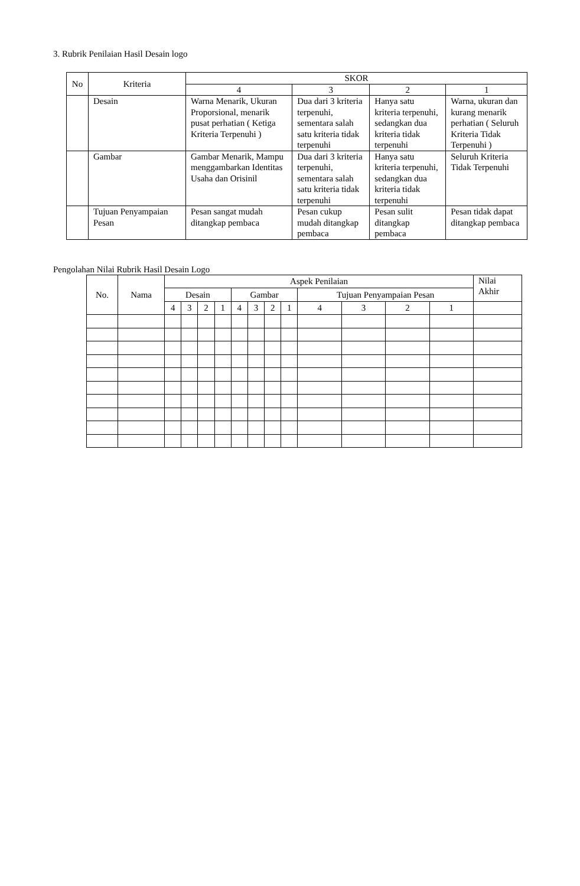3. Rubrik Penilaian Hasil Desain logo
| No | Kriteria | SKOR | | | |
| --- | --- | --- | --- | --- | --- |
| | | 4 | 3 | 2 | 1 |
| | Desain | Warna Menarik, Ukuran Proporsional, menarik pusat perhatian ( Ketiga Kriteria Terpenuhi ) | Dua dari 3 kriteria terpenuhi, sementara salah satu kriteria tidak terpenuhi | Hanya satu kriteria terpenuhi, sedangkan dua kriteria tidak terpenuhi | Warna, ukuran dan kurang menarik perhatian ( Seluruh Kriteria Tidak Terpenuhi ) |
| | Gambar | Gambar Menarik, Mampu menggambarkan Identitas Usaha dan Orisinil | Dua dari 3 kriteria terpenuhi, sementara salah satu kriteria tidak terpenuhi | Hanya satu kriteria terpenuhi, sedangkan dua kriteria tidak terpenuhi | Seluruh Kriteria Tidak Terpenuhi |
| | Tujuan Penyampaian Pesan | Pesan sangat mudah ditangkap pembaca | Pesan cukup mudah ditangkap pembaca | Pesan sulit ditangkap pembaca | Pesan tidak dapat ditangkap pembaca |
Pengolahan Nilai Rubrik Hasil Desain Logo
| No. | Nama | Aspek Penilaian | | | | | | | | | | | | Nilai Akhir |
| --- | --- | --- | --- | --- | --- | --- | --- | --- | --- | --- | --- | --- | --- | --- |
| | | Desain | | | | Gambar | | | | Tujuan Penyampaian Pesan | | | | |
| | | 4 | 3 | 2 | 1 | 4 | 3 | 2 | 1 | 4 | 3 | 2 | 1 | |